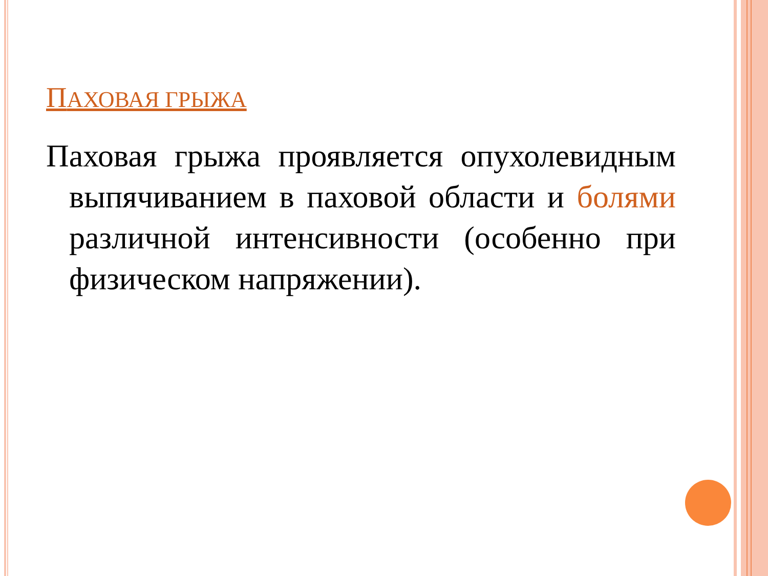ПАХОВАЯ ГРЫЖА
Паховая грыжа проявляется опухолевидным выпячиванием в паховой области и болями различной интенсивности (особенно при физическом напряжении).